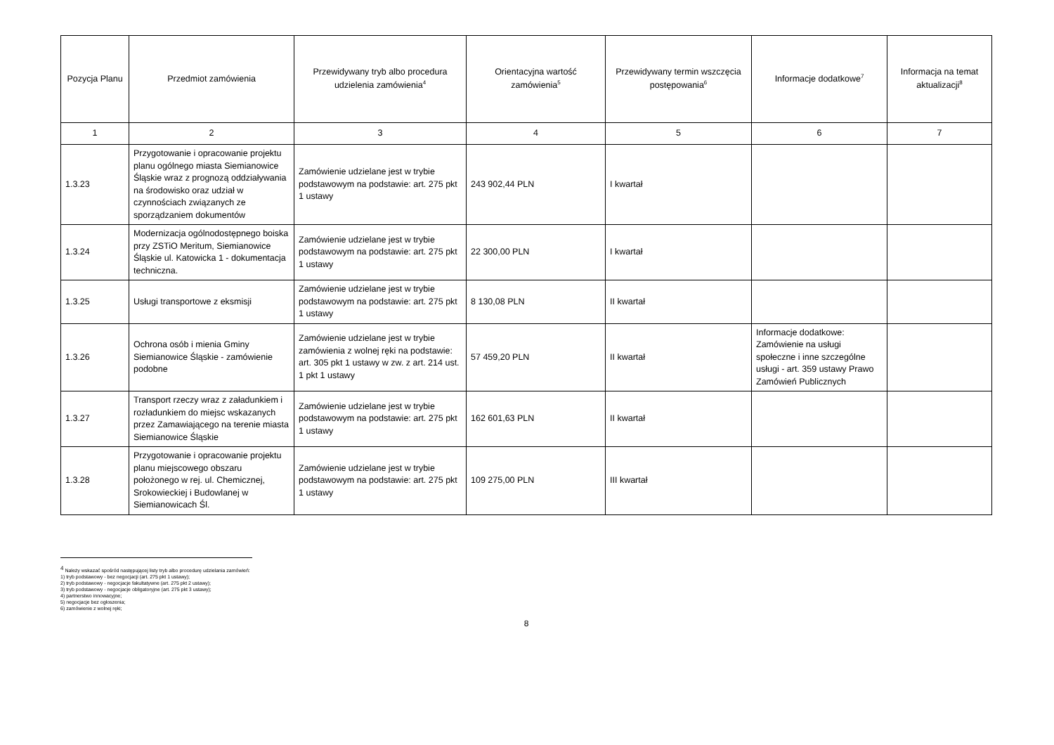| Pozycja Planu | Przedmiot zamówienia | Przewidywany tryb albo procedura udzielenia zamówienia<sup>4</sup> | Orientacyjna wartość zamówienia<sup>5</sup> | Przewidywany termin wszczęcia postępowania<sup>6</sup> | Informacje dodatkowe<sup>7</sup> | Informacja na temat aktualizacji<sup>8</sup> |
| --- | --- | --- | --- | --- | --- | --- |
| 1 | 2 | 3 | 4 | 5 | 6 | 7 |
| 1.3.23 | Przygotowanie i opracowanie projektu planu ogólnego miasta Siemianowice Śląskie wraz z prognozą oddziaływania na środowisko oraz udział w czynnościach związanych ze sporządzaniem dokumentów | Zamówienie udzielane jest w trybie podstawowym na podstawie: art. 275 pkt 1 ustawy | 243 902,44 PLN | I kwartał | | |
| 1.3.24 | Modernizacja ogólnodostępnego boiska przy ZSTiO Meritum, Siemianowice Śląskie ul. Katowicka 1 - dokumentacja techniczna. | Zamówienie udzielane jest w trybie podstawowym na podstawie: art. 275 pkt 1 ustawy | 22 300,00 PLN | I kwartał | | |
| 1.3.25 | Usługi transportowe z eksmisji | Zamówienie udzielane jest w trybie podstawowym na podstawie: art. 275 pkt 1 ustawy | 8 130,08 PLN | II kwartał | | |
| 1.3.26 | Ochrona osób i mienia Gminy Siemianowice Śląskie - zamówienie podobne | Zamówienie udzielane jest w trybie zamówienia z wolnej ręki na podstawie: art. 305 pkt 1 ustawy w zw. z art. 214 ust. 1 pkt 1 ustawy | 57 459,20 PLN | II kwartał | Informacje dodatkowe: Zamówienie na usługi społeczne i inne szczególne usługi - art. 359 ustawy Prawo Zamówień Publicznych | |
| 1.3.27 | Transport rzeczy wraz z załadunkiem i rozładunkiem do miejsc wskazanych przez Zamawiającego na terenie miasta Siemianowice Śląskie | Zamówienie udzielane jest w trybie podstawowym na podstawie: art. 275 pkt 1 ustawy | 162 601,63 PLN | II kwartał | | |
| 1.3.28 | Przygotowanie i opracowanie projektu planu miejscowego obszaru położonego w rej. ul. Chemicznej, Srokowieckiej i Budowlanej w Siemianowicach Śl. | Zamówienie udzielane jest w trybie podstawowym na podstawie: art. 275 pkt 1 ustawy | 109 275,00 PLN | III kwartał | | |
<sup>4</sup> Należy wskazać spośród następującej listy tryb albo procedurę udzielania zamówień:
1) tryb podstawowy - bez negocjacji (art. 275 pkt 1 ustawy);
2) tryb podstawowy - negocjacje fakultatywne (art. 275 pkt 2 ustawy);
3) tryb podstawowy - negocjacje obligatoryjne (art. 275 pkt 3 ustawy);
4) partnerstwo innowacyjne;
5) negocjacje bez ogłoszenia;
6) zamówienie z wolnej ręki;
8